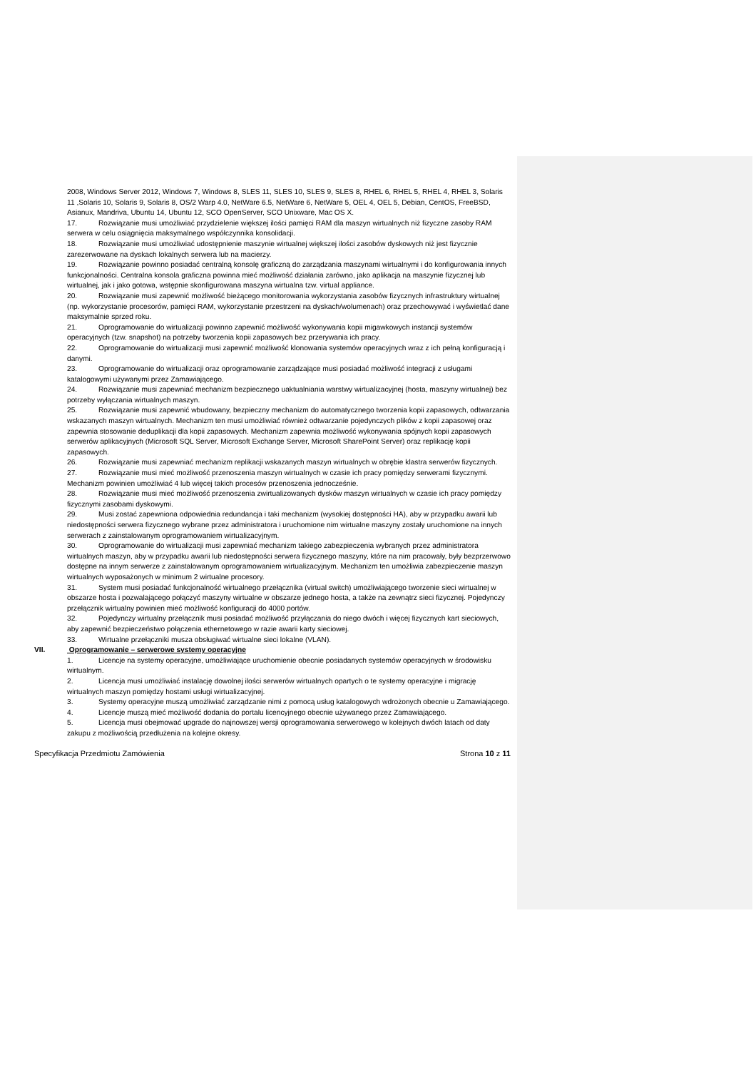2008, Windows Server 2012, Windows 7, Windows 8, SLES 11, SLES 10, SLES 9, SLES 8, RHEL 6, RHEL 5, RHEL 4, RHEL 3, Solaris 11 ,Solaris 10, Solaris 9, Solaris 8, OS/2 Warp 4.0, NetWare 6.5, NetWare 6, NetWare 5, OEL 4, OEL 5, Debian, CentOS, FreeBSD, Asianux, Mandriva, Ubuntu 14, Ubuntu 12, SCO OpenServer, SCO Unixware, Mac OS X.
17. Rozwiązanie musi umożliwiać przydzielenie większej ilości pamięci RAM dla maszyn wirtualnych niż fizyczne zasoby RAM serwera w celu osiągnięcia maksymalnego współczynnika konsolidacji.
18. Rozwiązanie musi umożliwiać udostępnienie maszynie wirtualnej większej ilości zasobów dyskowych niż jest fizycznie zarezerwowane na dyskach lokalnych serwera lub na macierzy.
19. Rozwiązanie powinno posiadać centralną konsolę graficzną do zarządzania maszynami wirtualnymi i do konfigurowania innych funkcjonalności. Centralna konsola graficzna powinna mieć możliwość działania zarówno, jako aplikacja na maszynie fizycznej lub wirtualnej, jak i jako gotowa, wstępnie skonfigurowana maszyna wirtualna tzw. virtual appliance.
20. Rozwiązanie musi zapewnić możliwość bieżącego monitorowania wykorzystania zasobów fizycznych infrastruktury wirtualnej (np. wykorzystanie procesorów, pamięci RAM, wykorzystanie przestrzeni na dyskach/wolumenach) oraz przechowywać i wyświetlać dane maksymalnie sprzed roku.
21. Oprogramowanie do wirtualizacji powinno zapewnić możliwość wykonywania kopii migawkowych instancji systemów operacyjnych (tzw. snapshot) na potrzeby tworzenia kopii zapasowych bez przerywania ich pracy.
22. Oprogramowanie do wirtualizacji musi zapewnić możliwość klonowania systemów operacyjnych wraz z ich pełną konfiguracją i danymi.
23. Oprogramowanie do wirtualizacji oraz oprogramowanie zarządzające musi posiadać możliwość integracji z usługami katalogowymi używanymi przez Zamawiającego.
24. Rozwiązanie musi zapewniać mechanizm bezpiecznego uaktualniania warstwy wirtualizacyjnej (hosta, maszyny wirtualnej) bez potrzeby wyłączania wirtualnych maszyn.
25. Rozwiązanie musi zapewnić wbudowany, bezpieczny mechanizm do automatycznego tworzenia kopii zapasowych, odtwarzania wskazanych maszyn wirtualnych. Mechanizm ten musi umożliwiać również odtwarzanie pojedynczych plików z kopii zapasowej oraz zapewnia stosowanie deduplikacji dla kopii zapasowych. Mechanizm zapewnia możliwość wykonywania spójnych kopii zapasowych serwerów aplikacyjnych (Microsoft SQL Server, Microsoft Exchange Server, Microsoft SharePoint Server) oraz replikację kopii zapasowych.
26. Rozwiązanie musi zapewniać mechanizm replikacji wskazanych maszyn wirtualnych w obrębie klastra serwerów fizycznych.
27. Rozwiązanie musi mieć możliwość przenoszenia maszyn wirtualnych w czasie ich pracy pomiędzy serwerami fizycznymi. Mechanizm powinien umożliwiać 4 lub więcej takich procesów przenoszenia jednocześnie.
28. Rozwiązanie musi mieć możliwość przenoszenia zwirtualizowanych dysków maszyn wirtualnych w czasie ich pracy pomiędzy fizycznymi zasobami dyskowymi.
29. Musi zostać zapewniona odpowiednia redundancja i taki mechanizm (wysokiej dostępności HA), aby w przypadku awarii lub niedostępności serwera fizycznego wybrane przez administratora i uruchomione nim wirtualne maszyny zostały uruchomione na innych serwerach z zainstalowanym oprogramowaniem wirtualizacyjnym.
30. Oprogramowanie do wirtualizacji musi zapewniać mechanizm takiego zabezpieczenia wybranych przez administratora wirtualnych maszyn, aby w przypadku awarii lub niedostępności serwera fizycznego maszyny, które na nim pracowały, były bezprzerwowo dostępne na innym serwerze z zainstalowanym oprogramowaniem wirtualizacyjnym. Mechanizm ten umożliwia zabezpieczenie maszyn wirtualnych wyposażonych w minimum 2 wirtualne procesory.
31. System musi posiadać funkcjonalność wirtualnego przełącznika (virtual switch) umożliwiającego tworzenie sieci wirtualnej w obszarze hosta i pozwalającego połączyć maszyny wirtualne w obszarze jednego hosta, a także na zewnątrz sieci fizycznej. Pojedynczy przełącznik wirtualny powinien mieć możliwość konfiguracji do 4000 portów.
32. Pojedynczy wirtualny przełącznik musi posiadać możliwość przyłączania do niego dwóch i więcej fizycznych kart sieciowych, aby zapewnić bezpieczeństwo połączenia ethernetowego w razie awarii karty sieciowej.
33. Wirtualne przełączniki musza obsługiwać wirtualne sieci lokalne (VLAN).
VII. Oprogramowanie – serwerowe systemy operacyjne
1. Licencje na systemy operacyjne, umożliwiające uruchomienie obecnie posiadanych systemów operacyjnych w środowisku wirtualnym.
2. Licencja musi umożliwiać instalację dowolnej ilości serwerów wirtualnych opartych o te systemy operacyjne i migrację wirtualnych maszyn pomiędzy hostami usługi wirtualizacyjnej.
3. Systemy operacyjne muszą umożliwiać zarządzanie nimi z pomocą usług katalogowych wdrożonych obecnie u Zamawiającego.
4. Licencje muszą mieć możliwość dodania do portalu licencyjnego obecnie używanego przez Zamawiającego.
5. Licencja musi obejmować upgrade do najnowszej wersji oprogramowania serwerowego w kolejnych dwóch latach od daty zakupu z możliwością przedłużenia na kolejne okresy.
Specyfikacja Przedmiotu Zamówienia Strona 10 z 11